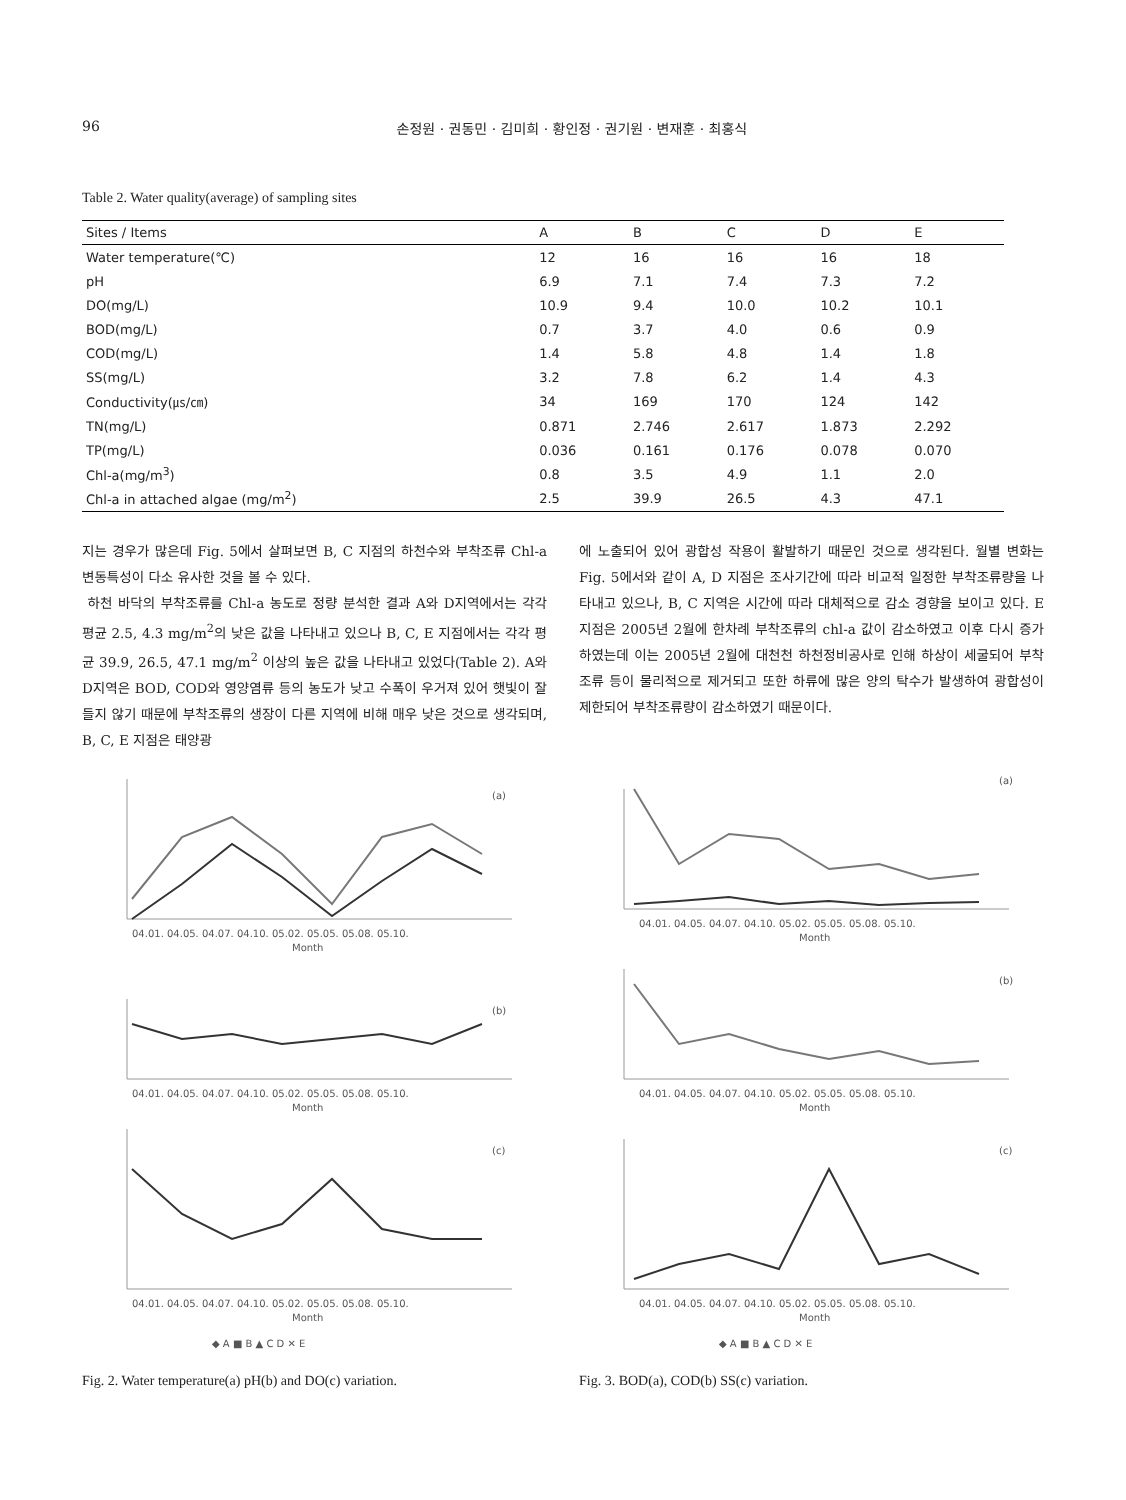96 손정원 · 권동민 · 김미희 · 황인정 · 권기원 · 변재훈 · 최홍식
Table 2. Water quality(average) of sampling sites
| Sites / Items | A | B | C | D | E |
| --- | --- | --- | --- | --- | --- |
| Water temperature(℃) | 12 | 16 | 16 | 16 | 18 |
| pH | 6.9 | 7.1 | 7.4 | 7.3 | 7.2 |
| DO(mg/L) | 10.9 | 9.4 | 10.0 | 10.2 | 10.1 |
| BOD(mg/L) | 0.7 | 3.7 | 4.0 | 0.6 | 0.9 |
| COD(mg/L) | 1.4 | 5.8 | 4.8 | 1.4 | 1.8 |
| SS(mg/L) | 3.2 | 7.8 | 6.2 | 1.4 | 4.3 |
| Conductivity(㎲/㎝) | 34 | 169 | 170 | 124 | 142 |
| TN(mg/L) | 0.871 | 2.746 | 2.617 | 1.873 | 2.292 |
| TP(mg/L) | 0.036 | 0.161 | 0.176 | 0.078 | 0.070 |
| Chl-a(mg/m<sup>3</sup>) | 0.8 | 3.5 | 4.9 | 1.1 | 2.0 |
| Chl-a in attached algae (mg/m<sup>2</sup>) | 2.5 | 39.9 | 26.5 | 4.3 | 47.1 |
지는 경우가 많은데 Fig. 5에서 살펴보면 B, C 지점의 하천수와 부착조류 Chl-a 변동특성이 다소 유사한 것을 볼 수 있다.
하천 바닥의 부착조류를 Chl-a 농도로 정량 분석한 결과 A와 D지역에서는 각각 평균 2.5, 4.3 mg/m<sup>2</sup>의 낮은 값을 나타내고 있으나 B, C, E 지점에서는 각각 평균 39.9, 26.5, 47.1 mg/m<sup>2</sup> 이상의 높은 값을 나타내고 있었다(Table 2). A와 D지역은 BOD, COD와 영양염류 등의 농도가 낮고 수폭이 우거져 있어 햇빛이 잘 들지 않기 때문에 부착조류의 생장이 다른 지역에 비해 매우 낮은 것으로 생각되며, B, C, E 지점은 태양광
에 노출되어 있어 광합성 작용이 활발하기 때문인 것으로 생각된다. 월별 변화는Fig. 5에서와 같이 A, D 지점은 조사기간에 따라 비교적 일정한 부착조류량을 나타내고 있으나, B, C 지역은 시간에 따라 대체적으로 감소 경향을 보이고 있다. E 지점은 2005년 2월에 한차례 부착조류의 chl-a 값이 감소하였고 이후 다시 증가하였는데 이는 2005년 2월에 대천천 하천정비공사로 인해 하상이 세굴되어 부착조류 등이 물리적으로 제거되고 또한 하류에 많은 양의 탁수가 발생하여 광합성이 제한되어 부착조류량이 감소하였기 때문이다.
(a)
(b)
(c)
04.01. 04.05. 04.07. 04.10. 05.02. 05.05. 05.08. 05.10.
Month
04.01. 04.05. 04.07. 04.10. 05.02. 05.05. 05.08. 05.10.
Month
04.01. 04.05. 04.07. 04.10. 05.02. 05.05. 05.08. 05.10.
Month
◆ A ■ B ▲ C D ✕ E
Fig. 2. Water temperature(a) pH(b) and DO(c) variation.
(a)
(b)
(c)
04.01. 04.05. 04.07. 04.10. 05.02. 05.05. 05.08. 05.10.
Month
04.01. 04.05. 04.07. 04.10. 05.02. 05.05. 05.08. 05.10.
Month
04.01. 04.05. 04.07. 04.10. 05.02. 05.05. 05.08. 05.10.
Month
◆ A ■ B ▲ C D ✕ E
Fig. 3. BOD(a), COD(b) SS(c) variation.